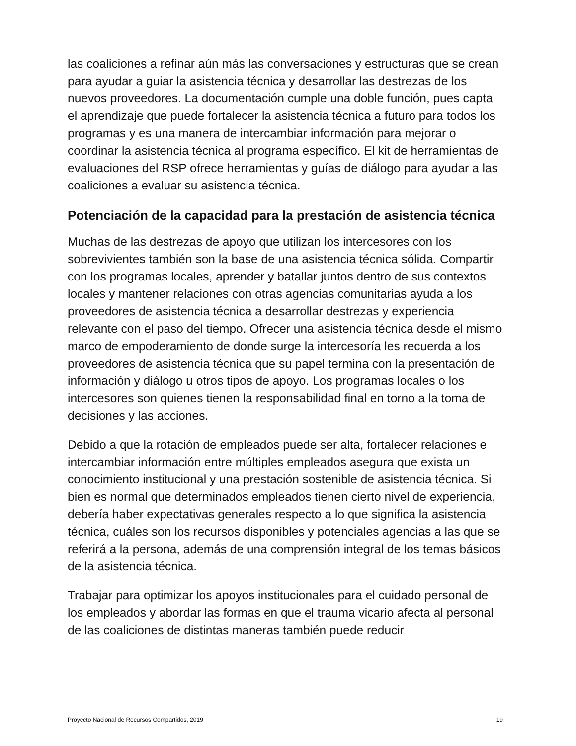las coaliciones a refinar aún más las conversaciones y estructuras que se crean para ayudar a guiar la asistencia técnica y desarrollar las destrezas de los nuevos proveedores. La documentación cumple una doble función, pues capta el aprendizaje que puede fortalecer la asistencia técnica a futuro para todos los programas y es una manera de intercambiar información para mejorar o coordinar la asistencia técnica al programa específico. El kit de herramientas de evaluaciones del RSP ofrece herramientas y guías de diálogo para ayudar a las coaliciones a evaluar su asistencia técnica.
Potenciación de la capacidad para la prestación de asistencia técnica
Muchas de las destrezas de apoyo que utilizan los intercesores con los sobrevivientes también son la base de una asistencia técnica sólida. Compartir con los programas locales, aprender y batallar juntos dentro de sus contextos locales y mantener relaciones con otras agencias comunitarias ayuda a los proveedores de asistencia técnica a desarrollar destrezas y experiencia relevante con el paso del tiempo. Ofrecer una asistencia técnica desde el mismo marco de empoderamiento de donde surge la intercesoría les recuerda a los proveedores de asistencia técnica que su papel termina con la presentación de información y diálogo u otros tipos de apoyo. Los programas locales o los intercesores son quienes tienen la responsabilidad final en torno a la toma de decisiones y las acciones.
Debido a que la rotación de empleados puede ser alta, fortalecer relaciones e intercambiar información entre múltiples empleados asegura que exista un conocimiento institucional y una prestación sostenible de asistencia técnica. Si bien es normal que determinados empleados tienen cierto nivel de experiencia, debería haber expectativas generales respecto a lo que significa la asistencia técnica, cuáles son los recursos disponibles y potenciales agencias a las que se referirá a la persona, además de una comprensión integral de los temas básicos de la asistencia técnica.
Trabajar para optimizar los apoyos institucionales para el cuidado personal de los empleados y abordar las formas en que el trauma vicario afecta al personal de las coaliciones de distintas maneras también puede reducir
Proyecto Nacional de Recursos Compartidos, 2019 19